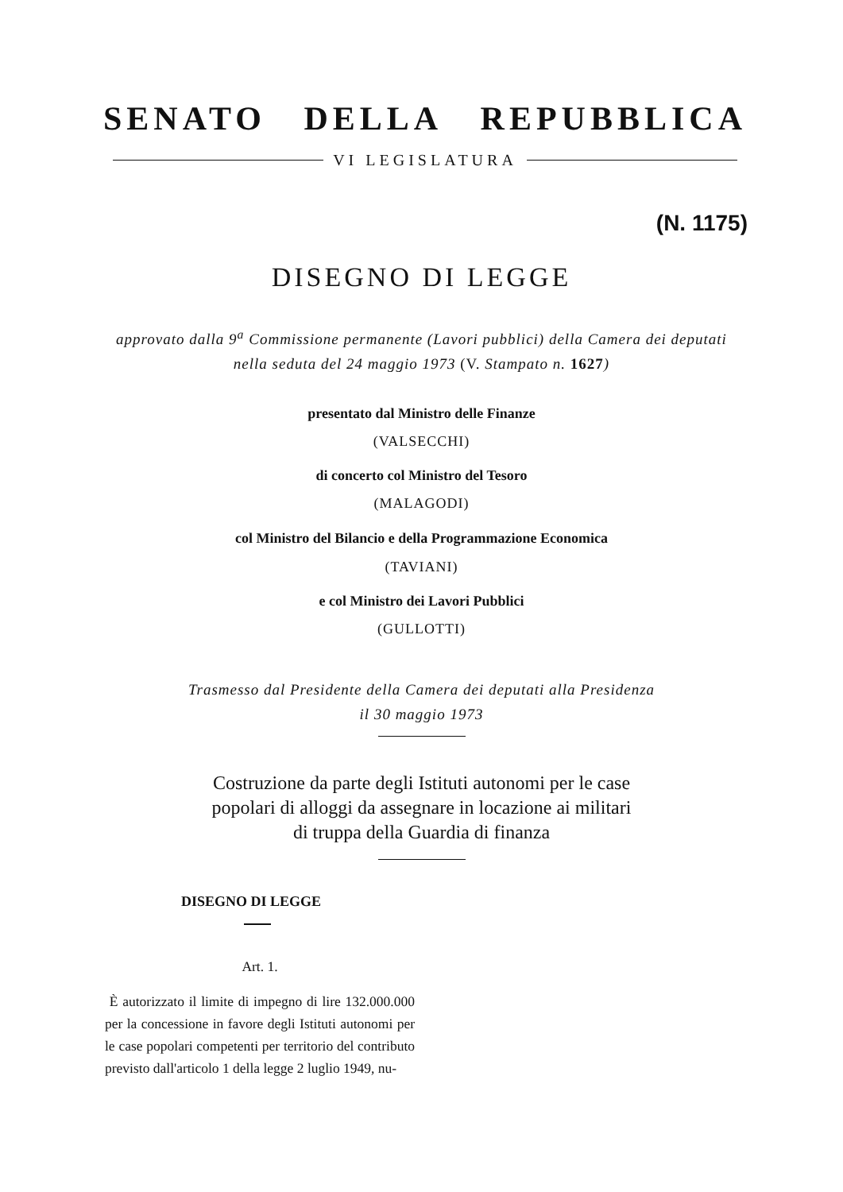SENATO DELLA REPUBBLICA
VI LEGISLATURA
(N. 1175)
DISEGNO DI LEGGE
approvato dalla 9<sup>a</sup> Commissione permanente (Lavori pubblici) della Camera dei deputati
nella seduta del 24 maggio 1973 (V. Stampato n. 1627)
presentato dal Ministro delle Finanze
(VALSECCHI)
di concerto col Ministro del Tesoro
(MALAGODI)
col Ministro del Bilancio e della Programmazione Economica
(TAVIANI)
e col Ministro dei Lavori Pubblici
(GULLOTTI)
Trasmesso dal Presidente della Camera dei deputati alla Presidenza
il 30 maggio 1973
Costruzione da parte degli Istituti autonomi per le case
popolari di alloggi da assegnare in locazione ai militari
di truppa della Guardia di finanza
DISEGNO DI LEGGE
Art. 1.
È autorizzato il limite di impegno di lire 132.000.000 per la concessione in favore degli Istituti autonomi per le case popolari competenti per territorio del contributo previsto dall'articolo 1 della legge 2 luglio 1949, nu-